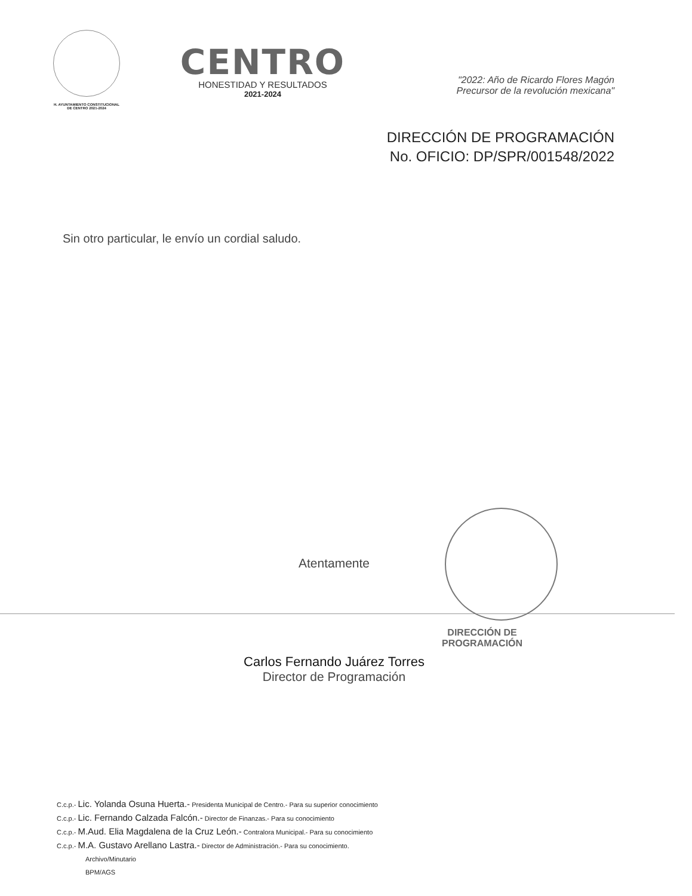H. AYUNTAMIENTO CONSTITUCIONAL
DE CENTRO 2021-2024
CENTRO
HONESTIDAD Y RESULTADOS
2021-2024
"2022: Año de Ricardo Flores Magón
Precursor de la revolución mexicana"
DIRECCIÓN DE PROGRAMACIÓN
No. OFICIO: DP/SPR/001548/2022
Sin otro particular, le envío un cordial saludo.
Atentamente
DIRECCIÓN DE
PROGRAMACIÓN
Carlos Fernando Juárez Torres
Director de Programación
C.c.p.- Lic. Yolanda Osuna Huerta.- Presidenta Municipal de Centro.- Para su superior conocimiento
C.c.p.- Lic. Fernando Calzada Falcón.- Director de Finanzas.- Para su conocimiento
C.c.p.- M.Aud. Elia Magdalena de la Cruz León.- Contralora Municipal.- Para su conocimiento
C.c.p.- M.A. Gustavo Arellano Lastra.- Director de Administración.- Para su conocimiento.
Archivo/Minutario
BPM/AGS